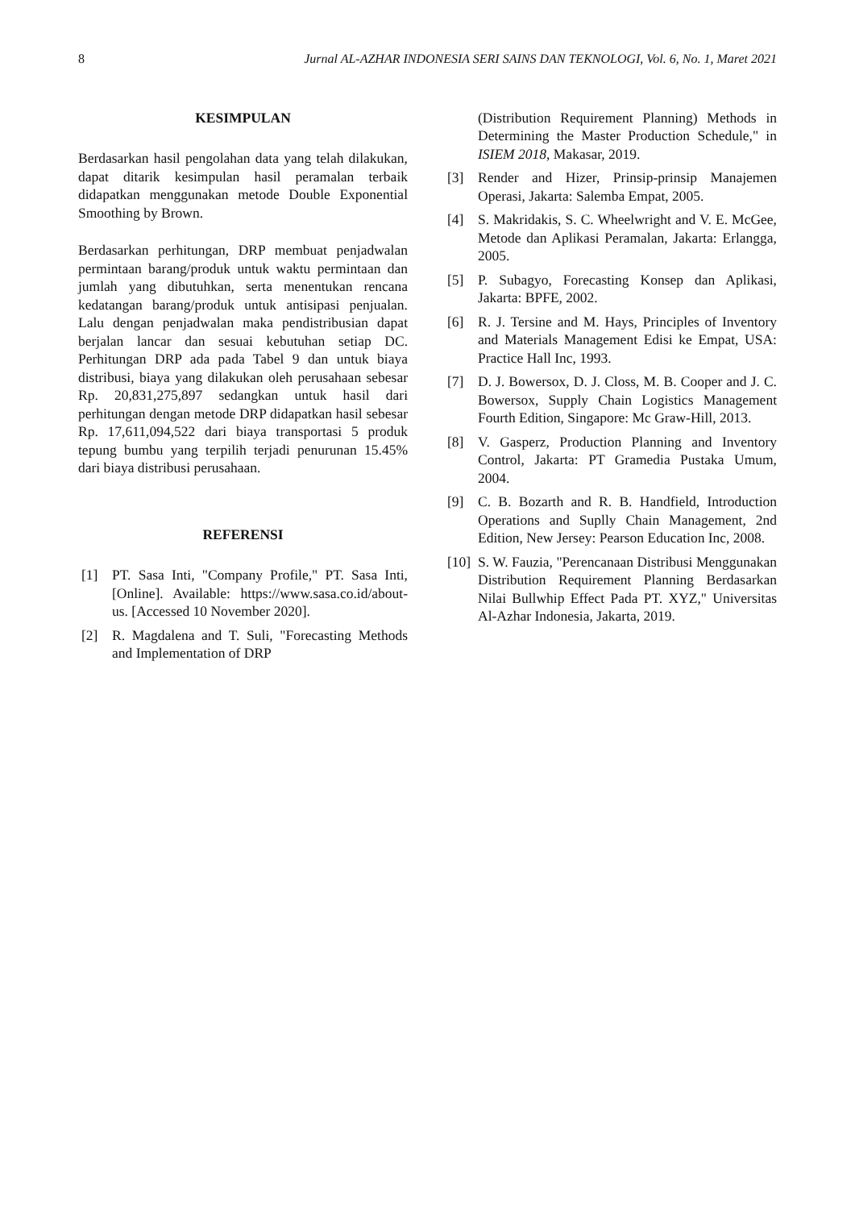8 Jurnal AL-AZHAR INDONESIA SERI SAINS DAN TEKNOLOGI, Vol. 6, No. 1, Maret 2021
KESIMPULAN
Berdasarkan hasil pengolahan data yang telah dilakukan, dapat ditarik kesimpulan hasil peramalan terbaik didapatkan menggunakan metode Double Exponential Smoothing by Brown.
Berdasarkan perhitungan, DRP membuat penjadwalan permintaan barang/produk untuk waktu permintaan dan jumlah yang dibutuhkan, serta menentukan rencana kedatangan barang/produk untuk antisipasi penjualan. Lalu dengan penjadwalan maka pendistribusian dapat berjalan lancar dan sesuai kebutuhan setiap DC. Perhitungan DRP ada pada Tabel 9 dan untuk biaya distribusi, biaya yang dilakukan oleh perusahaan sebesar Rp. 20,831,275,897 sedangkan untuk hasil dari perhitungan dengan metode DRP didapatkan hasil sebesar Rp. 17,611,094,522 dari biaya transportasi 5 produk tepung bumbu yang terpilih terjadi penurunan 15.45% dari biaya distribusi perusahaan.
REFERENSI
[1] PT. Sasa Inti, "Company Profile," PT. Sasa Inti, [Online]. Available: https://www.sasa.co.id/about-us. [Accessed 10 November 2020].
[2] R. Magdalena and T. Suli, "Forecasting Methods and Implementation of DRP
(Distribution Requirement Planning) Methods in Determining the Master Production Schedule," in ISIEM 2018, Makasar, 2019.
[3] Render and Hizer, Prinsip-prinsip Manajemen Operasi, Jakarta: Salemba Empat, 2005.
[4] S. Makridakis, S. C. Wheelwright and V. E. McGee, Metode dan Aplikasi Peramalan, Jakarta: Erlangga, 2005.
[5] P. Subagyo, Forecasting Konsep dan Aplikasi, Jakarta: BPFE, 2002.
[6] R. J. Tersine and M. Hays, Principles of Inventory and Materials Management Edisi ke Empat, USA: Practice Hall Inc, 1993.
[7] D. J. Bowersox, D. J. Closs, M. B. Cooper and J. C. Bowersox, Supply Chain Logistics Management Fourth Edition, Singapore: Mc Graw-Hill, 2013.
[8] V. Gasperz, Production Planning and Inventory Control, Jakarta: PT Gramedia Pustaka Umum, 2004.
[9] C. B. Bozarth and R. B. Handfield, Introduction Operations and Suplly Chain Management, 2nd Edition, New Jersey: Pearson Education Inc, 2008.
[10] S. W. Fauzia, "Perencanaan Distribusi Menggunakan Distribution Requirement Planning Berdasarkan Nilai Bullwhip Effect Pada PT. XYZ," Universitas Al-Azhar Indonesia, Jakarta, 2019.